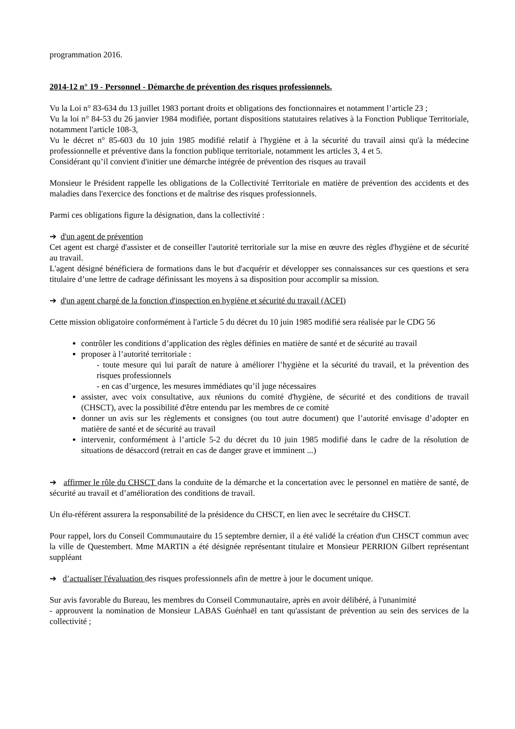programmation 2016.
2014-12 n° 19 - Personnel - Démarche de prévention des risques professionnels.
Vu la Loi n° 83-634 du 13 juillet 1983 portant droits et obligations des fonctionnaires et notamment l’article 23 ;
Vu la loi n° 84-53 du 26 janvier 1984 modifiée, portant dispositions statutaires relatives à la Fonction Publique Territoriale, notamment l'article 108-3,
Vu le décret n° 85-603 du 10 juin 1985 modifié relatif à l'hygiène et à la sécurité du travail ainsi qu'à la médecine professionnelle et préventive dans la fonction publique territoriale, notamment les articles 3, 4 et 5.
Considérant qu’il convient d'initier une démarche intégrée de prévention des risques au travail
Monsieur le Président rappelle les obligations de la Collectivité Territoriale en matière de prévention des accidents et des maladies dans l'exercice des fonctions et de maîtrise des risques professionnels.
Parmi ces obligations figure la désignation, dans la collectivité :
➔ d'un agent de prévention
Cet agent est chargé d'assister et de conseiller l'autorité territoriale sur la mise en œuvre des règles d'hygiène et de sécurité au travail.
L'agent désigné bénéficiera de formations dans le but d'acquérir et développer ses connaissances sur ces questions et sera titulaire d’une lettre de cadrage définissant les moyens à sa disposition pour accomplir sa mission.
➔ d'un agent chargé de la fonction d'inspection en hygiène et sécurité du travail (ACFI)
Cette mission obligatoire conformément à l'article 5 du décret du 10 juin 1985 modifié sera réalisée par le CDG 56
contrôler les conditions d’application des règles définies en matière de santé et de sécurité au travail
proposer à l’autorité territoriale :
- toute mesure qui lui paraît de nature à améliorer l’hygiène et la sécurité du travail, et la prévention des risques professionnels
- en cas d’urgence, les mesures immédiates qu’il juge nécessaires
assister, avec voix consultative, aux réunions du comité d'hygiène, de sécurité et des conditions de travail (CHSCT), avec la possibilité d'être entendu par les membres de ce comité
donner un avis sur les règlements et consignes (ou tout autre document) que l’autorité envisage d’adopter en matière de santé et de sécurité au travail
intervenir, conformément à l’article 5-2 du décret du 10 juin 1985 modifié dans le cadre de la résolution de situations de désaccord (retrait en cas de danger grave et imminent ...)
➔ affirmer le rôle du CHSCT dans la conduite de la démarche et la concertation avec le personnel en matière de santé, de sécurité au travail et d’amélioration des conditions de travail.
Un élu-référent assurera la responsabilité de la présidence du CHSCT, en lien avec le secrétaire du CHSCT.
Pour rappel, lors du Conseil Communautaire du 15 septembre dernier, il a été validé la création d'un CHSCT commun avec la ville de Questembert. Mme MARTIN a été désignée représentant titulaire et Monsieur PERRION Gilbert représentant suppléant
➔ d’actualiser l'évaluation des risques professionnels afin de mettre à jour le document unique.
Sur avis favorable du Bureau, les membres du Conseil Communautaire, après en avoir délibéré, à l'unanimité
- approuvent la nomination de Monsieur LABAS Guénhaël en tant qu'assistant de prévention au sein des services de la collectivité ;